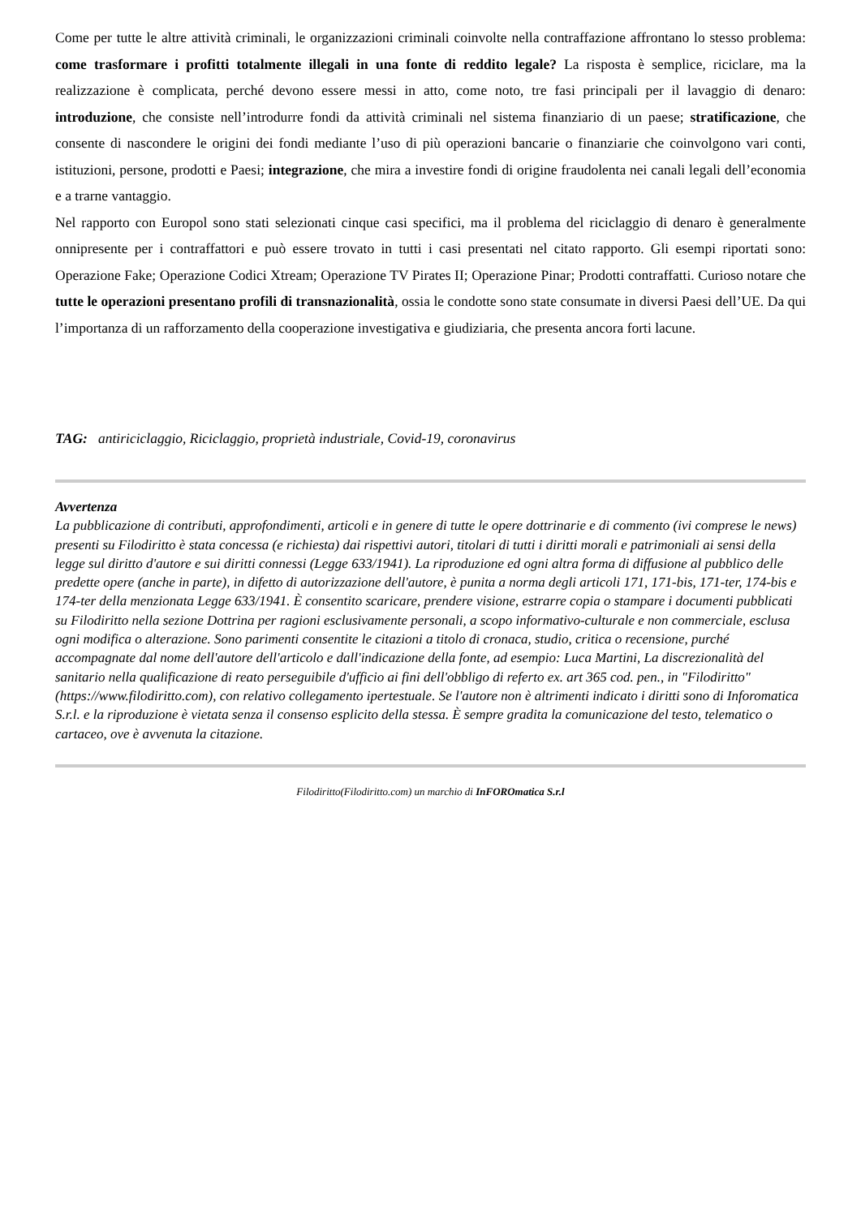Come per tutte le altre attività criminali, le organizzazioni criminali coinvolte nella contraffazione affrontano lo stesso problema: come trasformare i profitti totalmente illegali in una fonte di reddito legale? La risposta è semplice, riciclare, ma la realizzazione è complicata, perché devono essere messi in atto, come noto, tre fasi principali per il lavaggio di denaro: introduzione, che consiste nell’introdurre fondi da attività criminali nel sistema finanziario di un paese; stratificazione, che consente di nascondere le origini dei fondi mediante l’uso di più operazioni bancarie o finanziarie che coinvolgono vari conti, istituzioni, persone, prodotti e Paesi; integrazione, che mira a investire fondi di origine fraudolenta nei canali legali dell’economia e a trarne vantaggio.
Nel rapporto con Europol sono stati selezionati cinque casi specifici, ma il problema del riciclaggio di denaro è generalmente onnipresente per i contraffattori e può essere trovato in tutti i casi presentati nel citato rapporto. Gli esempi riportati sono: Operazione Fake; Operazione Codici Xtream; Operazione TV Pirates II; Operazione Pinar; Prodotti contraffatti. Curioso notare che tutte le operazioni presentano profili di transnazionalità, ossia le condotte sono state consumate in diversi Paesi dell’UE. Da qui l’importanza di un rafforzamento della cooperazione investigativa e giudiziaria, che presenta ancora forti lacune.
TAG: antiriciclaggio, Riciclaggio, proprietà industriale, Covid-19, coronavirus
Avvertenza
La pubblicazione di contributi, approfondimenti, articoli e in genere di tutte le opere dottrinarie e di commento (ivi comprese le news) presenti su Filodiritto è stata concessa (e richiesta) dai rispettivi autori, titolari di tutti i diritti morali e patrimoniali ai sensi della legge sul diritto d'autore e sui diritti connessi (Legge 633/1941). La riproduzione ed ogni altra forma di diffusione al pubblico delle predette opere (anche in parte), in difetto di autorizzazione dell'autore, è punita a norma degli articoli 171, 171-bis, 171-ter, 174-bis e 174-ter della menzionata Legge 633/1941. È consentito scaricare, prendere visione, estrarre copia o stampare i documenti pubblicati su Filodiritto nella sezione Dottrina per ragioni esclusivamente personali, a scopo informativo-culturale e non commerciale, esclusa ogni modifica o alterazione. Sono parimenti consentite le citazioni a titolo di cronaca, studio, critica o recensione, purché accompagnate dal nome dell'autore dell'articolo e dall'indicazione della fonte, ad esempio: Luca Martini, La discrezionalità del sanitario nella qualificazione di reato perseguibile d'ufficio ai fini dell'obbligo di referto ex. art 365 cod. pen., in "Filodiritto" (https://www.filodiritto.com), con relativo collegamento ipertestuale. Se l'autore non è altrimenti indicato i diritti sono di Inforomatica S.r.l. e la riproduzione è vietata senza il consenso esplicito della stessa. È sempre gradita la comunicazione del testo, telematico o cartaceo, ove è avvenuta la citazione.
Filodiritto(Filodiritto.com) un marchio di InFOROmatica S.r.l